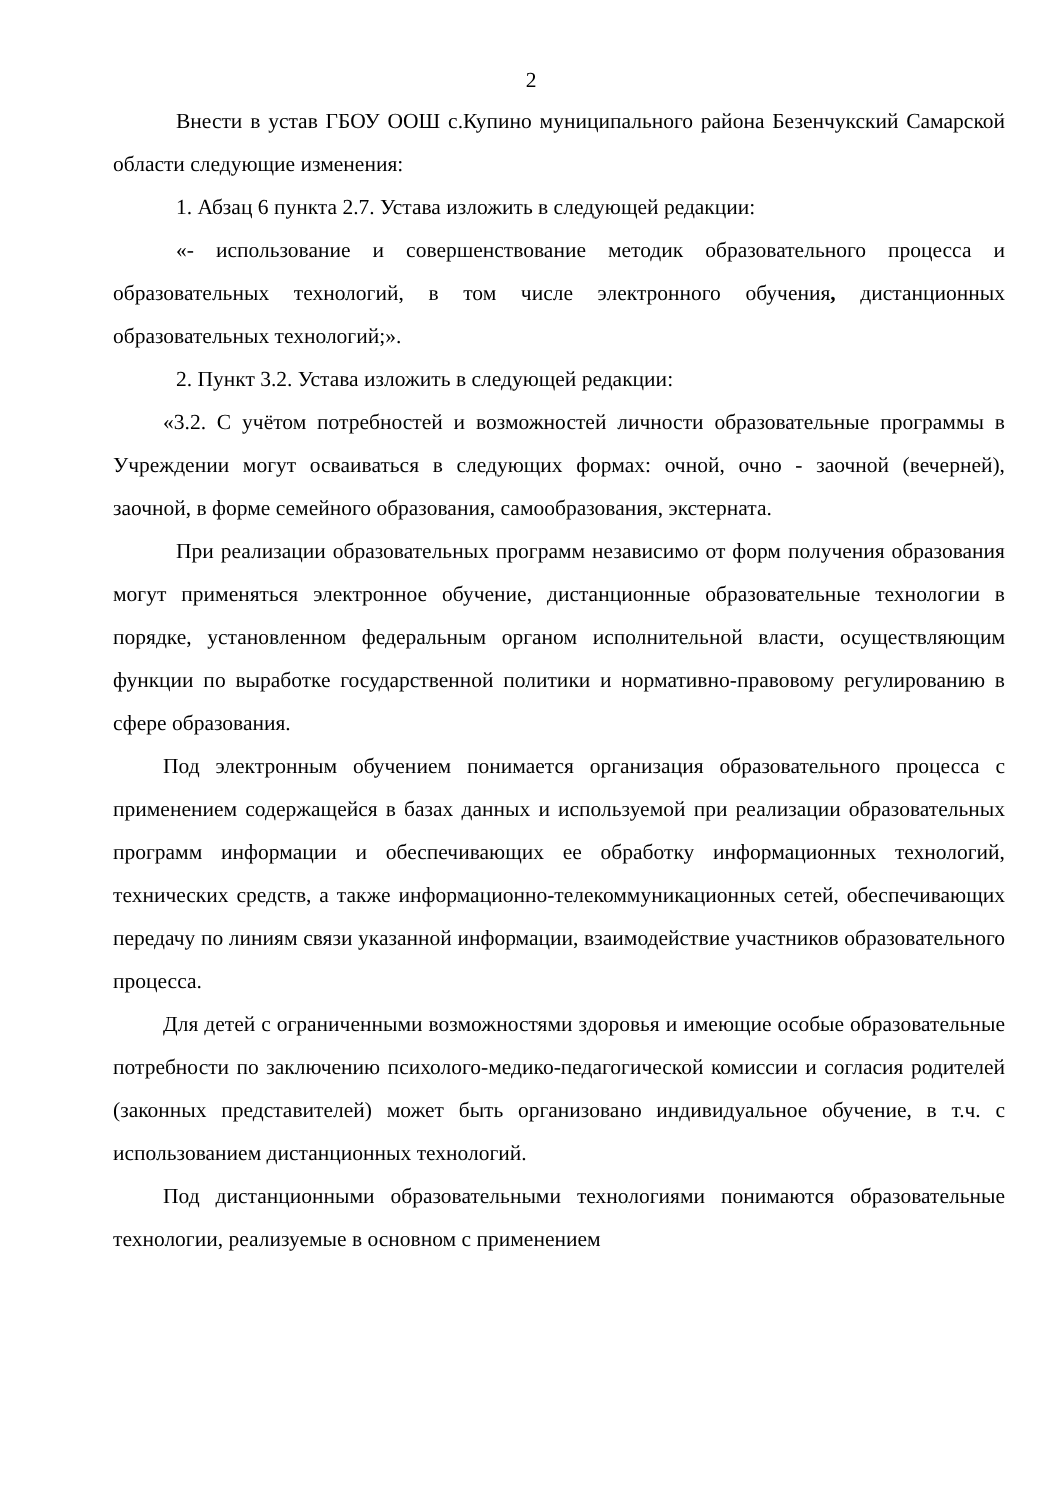2
Внести в устав ГБОУ ООШ с.Купино муниципального района Безенчукский Самарской области следующие изменения:
1. Абзац 6 пункта 2.7. Устава изложить в следующей редакции:
«- использование и совершенствование методик образовательного процесса и образовательных технологий, в том числе электронного обучения, дистанционных образовательных технологий;».
2. Пункт 3.2. Устава изложить в следующей редакции:
«3.2. С учётом потребностей и возможностей личности образовательные программы в Учреждении могут осваиваться в следующих формах: очной, очно - заочной (вечерней), заочной, в форме семейного образования, самообразования, экстерната.
При реализации образовательных программ независимо от форм получения образования могут применяться электронное обучение, дистанционные образовательные технологии в порядке, установленном федеральным органом исполнительной власти, осуществляющим функции по выработке государственной политики и нормативно-правовому регулированию в сфере образования.
Под электронным обучением понимается организация образовательного процесса с применением содержащейся в базах данных и используемой при реализации образовательных программ информации и обеспечивающих ее обработку информационных технологий, технических средств, а также информационно-телекоммуникационных сетей, обеспечивающих передачу по линиям связи указанной информации, взаимодействие участников образовательного процесса.
Для детей с ограниченными возможностями здоровья и имеющие особые образовательные потребности по заключению психолого-медико-педагогической комиссии и согласия родителей (законных представителей) может быть организовано индивидуальное обучение, в т.ч. с использованием дистанционных технологий.
Под дистанционными образовательными технологиями понимаются образовательные технологии, реализуемые в основном с применением